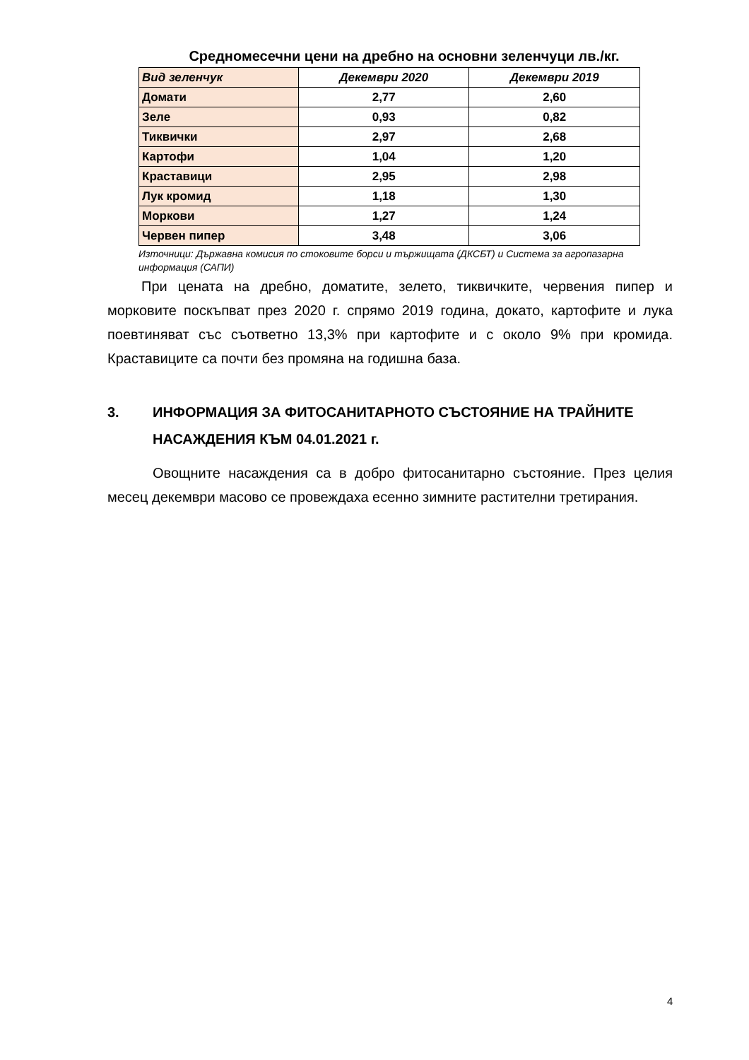Средномесечни цени на дребно на основни зеленчуци лв./кг.
| Вид зеленчук | Декември 2020 | Декември 2019 |
| --- | --- | --- |
| Домати | 2,77 | 2,60 |
| Зеле | 0,93 | 0,82 |
| Тиквички | 2,97 | 2,68 |
| Картофи | 1,04 | 1,20 |
| Краставици | 2,95 | 2,98 |
| Лук кромид | 1,18 | 1,30 |
| Моркови | 1,27 | 1,24 |
| Червен пипер | 3,48 | 3,06 |
Източници: Държавна комисия по стоковите борси и тържищата (ДКСБТ) и Система за агропазарна информация (САПИ)
При цената на дребно, доматите, зелето, тиквичките, червения пипер и морковите поскъпват през 2020 г. спрямо 2019 година, докато, картофите и лука поевтиняват със съответно 13,3% при картофите и с около 9% при кромида. Краставиците са почти без промяна на годишна база.
3. ИНФОРМАЦИЯ ЗА ФИТОСАНИТАРНОТО СЪСТОЯНИЕ НА ТРАЙНИТЕ НАСАЖДЕНИЯ КЪМ 04.01.2021 г.
Овощните насаждения са в добро фитосанитарно състояние. През целия месец декември масово се провеждаха есенно зимните растителни третирания.
4